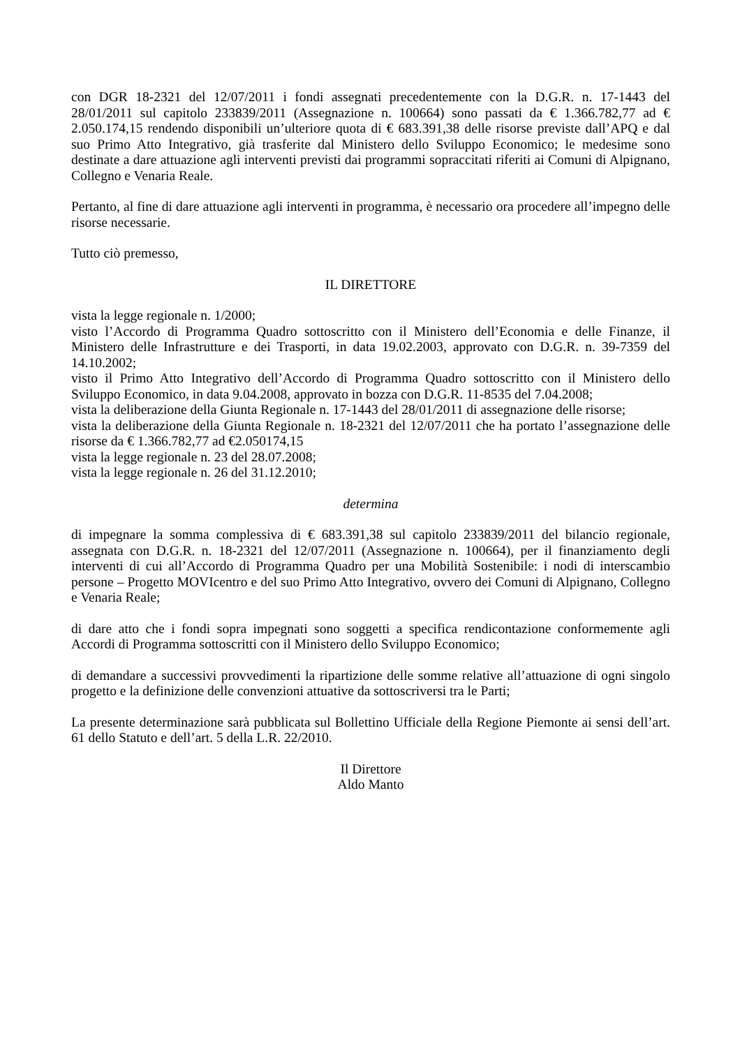con DGR 18-2321 del 12/07/2011 i fondi assegnati precedentemente con la D.G.R. n. 17-1443 del 28/01/2011 sul capitolo 233839/2011 (Assegnazione n. 100664) sono passati da € 1.366.782,77 ad € 2.050.174,15 rendendo disponibili un’ulteriore quota di € 683.391,38 delle risorse previste dall’APQ e dal suo Primo Atto Integrativo, già trasferite dal Ministero dello Sviluppo Economico; le medesime sono destinate a dare attuazione agli interventi previsti dai programmi sopraccitati riferiti ai Comuni di Alpignano, Collegno e Venaria Reale.
Pertanto, al fine di dare attuazione agli interventi in programma, è necessario ora procedere all’impegno delle risorse necessarie.
Tutto ciò premesso,
IL DIRETTORE
vista la legge regionale n. 1/2000;
visto l’Accordo di Programma Quadro sottoscritto con il Ministero dell’Economia e delle Finanze, il Ministero delle Infrastrutture e dei Trasporti, in data 19.02.2003, approvato con D.G.R. n. 39-7359 del 14.10.2002;
visto il Primo Atto Integrativo dell’Accordo di Programma Quadro sottoscritto con il Ministero dello Sviluppo Economico, in data 9.04.2008, approvato in bozza con D.G.R. 11-8535 del 7.04.2008;
vista la deliberazione della Giunta Regionale n. 17-1443 del 28/01/2011 di assegnazione delle risorse;
vista la deliberazione della Giunta Regionale n. 18-2321 del 12/07/2011 che ha portato l’assegnazione delle risorse da € 1.366.782,77 ad €2.050174,15
vista la legge regionale n. 23 del 28.07.2008;
vista la legge regionale n. 26 del 31.12.2010;
determina
di impegnare la somma complessiva di € 683.391,38 sul capitolo 233839/2011 del bilancio regionale, assegnata con D.G.R. n. 18-2321 del 12/07/2011 (Assegnazione n. 100664), per il finanziamento degli interventi di cui all’Accordo di Programma Quadro per una Mobilità Sostenibile: i nodi di interscambio persone – Progetto MOVIcentro e del suo Primo Atto Integrativo, ovvero dei Comuni di Alpignano, Collegno e Venaria Reale;
di dare atto che i fondi sopra impegnati sono soggetti a specifica rendicontazione conformemente agli Accordi di Programma sottoscritti con il Ministero dello Sviluppo Economico;
di demandare a successivi provvedimenti la ripartizione delle somme relative all’attuazione di ogni singolo progetto e la definizione delle convenzioni attuative da sottoscriversi tra le Parti;
La presente determinazione sarà pubblicata sul Bollettino Ufficiale della Regione Piemonte ai sensi dell’art. 61 dello Statuto e dell’art. 5 della L.R. 22/2010.
Il Direttore
Aldo Manto